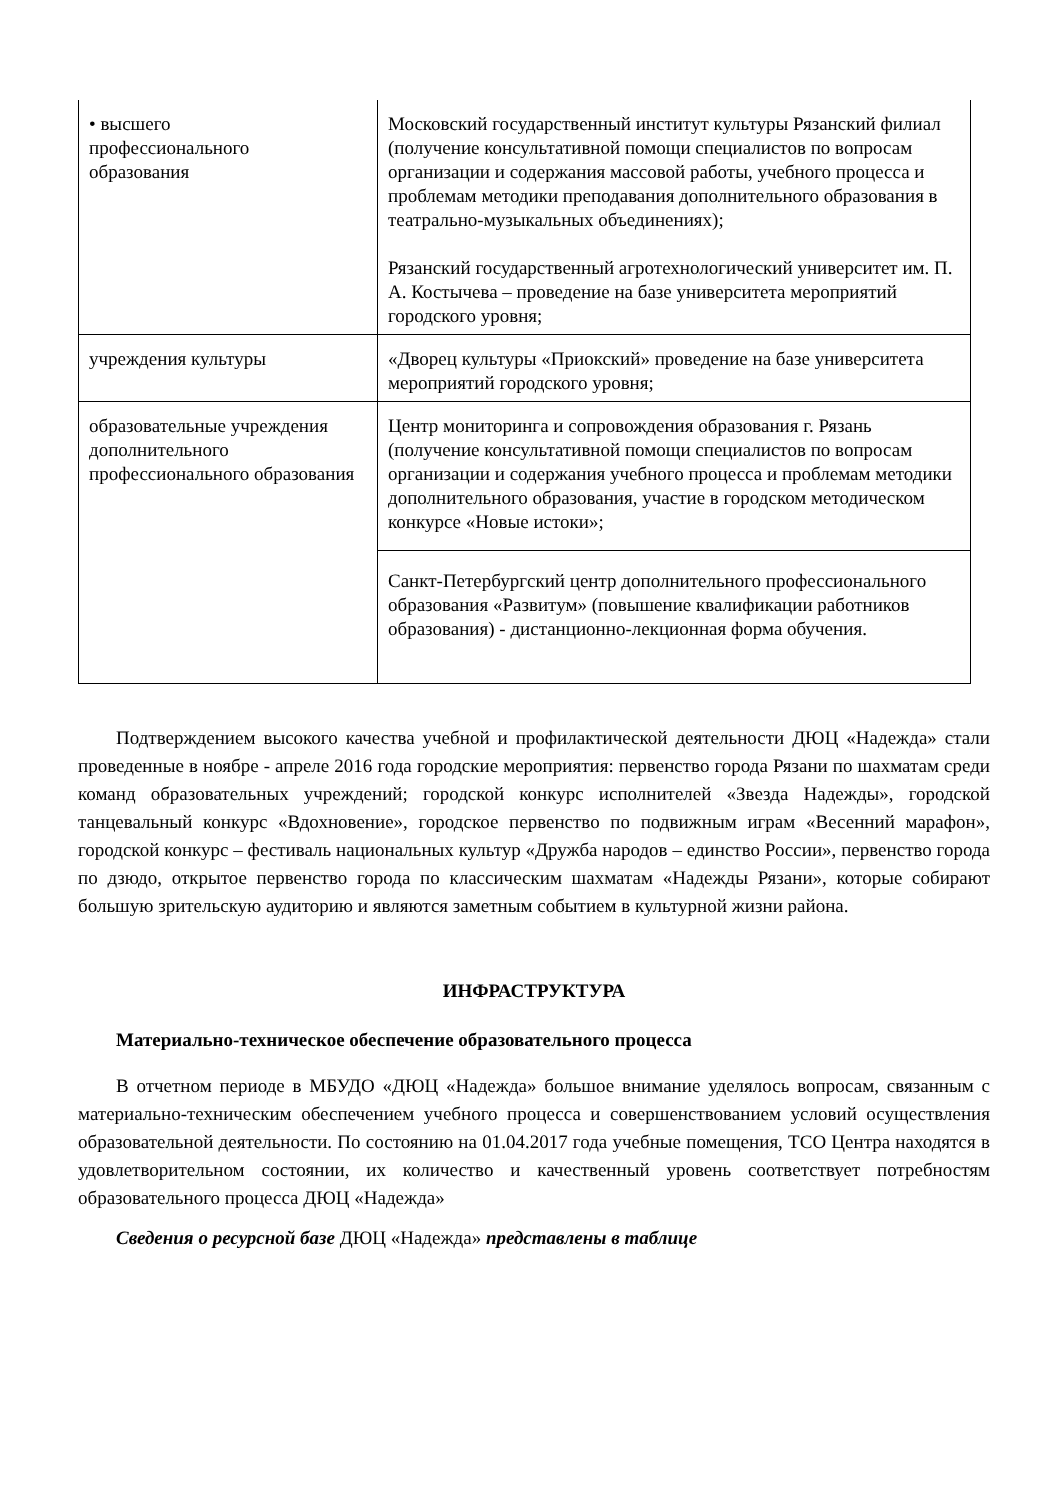| • высшего профессионального образования | Московский государственный институт культуры Рязанский филиал (получение консультативной помощи специалистов по вопросам организации и содержания массовой работы, учебного процесса и проблемам методики преподавания дополнительного образования в театрально-музыкальных объединениях); Рязанский государственный агротехнологический университет им. П. А. Костычева – проведение на базе университета мероприятий городского уровня; |
| учреждения культуры | «Дворец культуры «Приокский» проведение на базе университета мероприятий городского уровня; |
| образовательные учреждения дополнительного профессионального образования | Центр мониторинга и сопровождения образования г. Рязань (получение консультативной помощи специалистов по вопросам организации и содержания учебного процесса и проблемам методики дополнительного образования, участие в городском методическом конкурсе «Новые истоки»; |
| | Санкт-Петербургский центр дополнительного профессионального образования «Развитум» (повышение квалификации работников образования) - дистанционно-лекционная форма обучения. |
Подтверждением высокого качества учебной и профилактической деятельности ДЮЦ «Надежда» стали проведенные в ноябре - апреле 2016 года городские мероприятия: первенство города Рязани по шахматам среди команд образовательных учреждений; городской конкурс исполнителей «Звезда Надежды», городской танцевальный конкурс «Вдохновение», городское первенство по подвижным играм «Весенний марафон», городской конкурс – фестиваль национальных культур «Дружба народов – единство России», первенство города по дзюдо, открытое первенство города по классическим шахматам «Надежды Рязани», которые собирают большую зрительскую аудиторию и являются заметным событием в культурной жизни района.
ИНФРАСТРУКТУРА
Материально-техническое обеспечение образовательного процесса
В отчетном периоде в МБУДО «ДЮЦ «Надежда» большое внимание уделялось вопросам, связанным с материально-техническим обеспечением учебного процесса и совершенствованием условий осуществления образовательной деятельности. По состоянию на 01.04.2017 года учебные помещения, ТСО Центра находятся в удовлетворительном состоянии, их количество и качественный уровень соответствует потребностям образовательного процесса ДЮЦ «Надежда»
Сведения о ресурсной базе ДЮЦ «Надежда» представлены в таблице